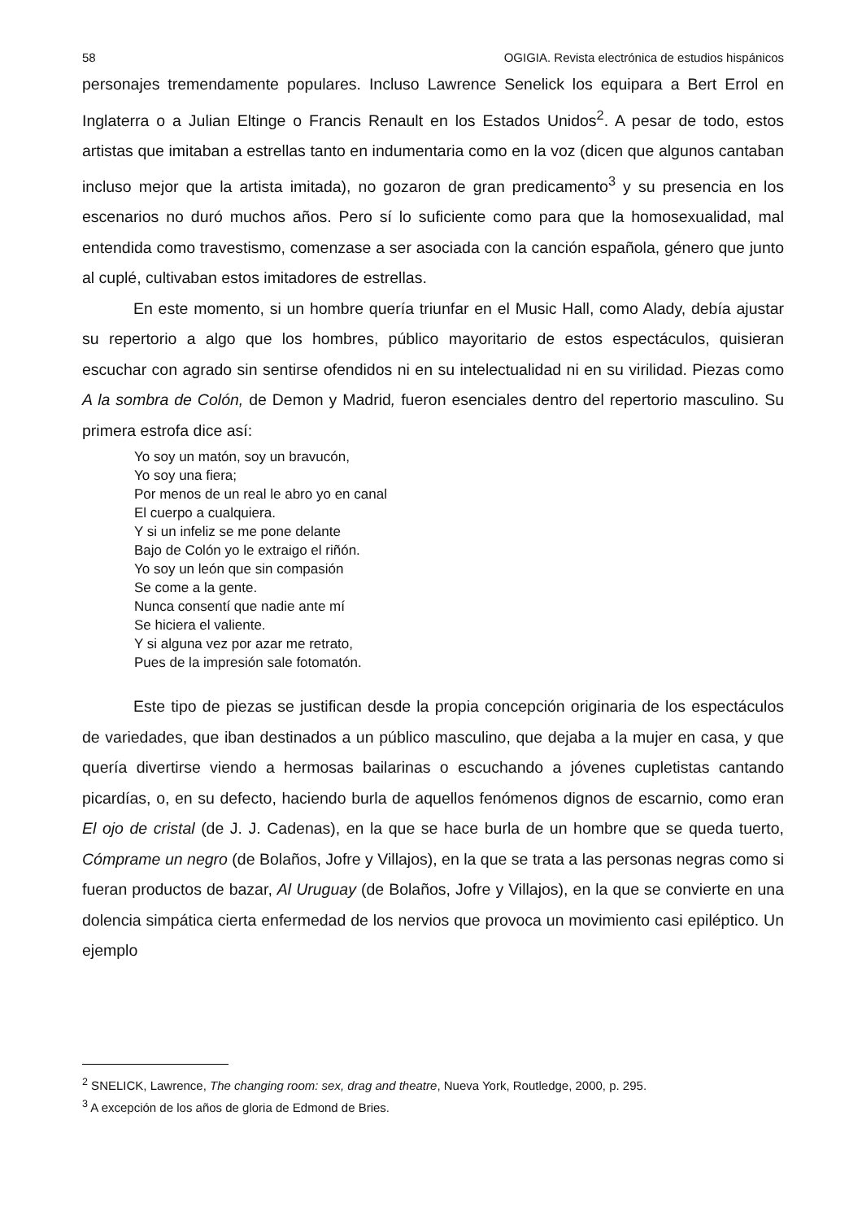58 OGIGIA. Revista electrónica de estudios hispánicos
personajes tremendamente populares. Incluso Lawrence Senelick los equipara a Bert Errol en Inglaterra o a Julian Eltinge o Francis Renault en los Estados Unidos<sup>2</sup>. A pesar de todo, estos artistas que imitaban a estrellas tanto en indumentaria como en la voz (dicen que algunos cantaban incluso mejor que la artista imitada), no gozaron de gran predicamento<sup>3</sup> y su presencia en los escenarios no duró muchos años. Pero sí lo suficiente como para que la homosexualidad, mal entendida como travestismo, comenzase a ser asociada con la canción española, género que junto al cuplé, cultivaban estos imitadores de estrellas.
En este momento, si un hombre quería triunfar en el Music Hall, como Alady, debía ajustar su repertorio a algo que los hombres, público mayoritario de estos espectáculos, quisieran escuchar con agrado sin sentirse ofendidos ni en su intelectualidad ni en su virilidad. Piezas como A la sombra de Colón, de Demon y Madrid, fueron esenciales dentro del repertorio masculino. Su primera estrofa dice así:
Yo soy un matón, soy un bravucón,
Yo soy una fiera;
Por menos de un real le abro yo en canal
El cuerpo a cualquiera.
Y si un infeliz se me pone delante
Bajo de Colón yo le extraigo el riñón.
Yo soy un león que sin compasión
Se come a la gente.
Nunca consentí que nadie ante mí
Se hiciera el valiente.
Y si alguna vez por azar me retrato,
Pues de la impresión sale fotomatón.
Este tipo de piezas se justifican desde la propia concepción originaria de los espectáculos de variedades, que iban destinados a un público masculino, que dejaba a la mujer en casa, y que quería divertirse viendo a hermosas bailarinas o escuchando a jóvenes cupletistas cantando picardías, o, en su defecto, haciendo burla de aquellos fenómenos dignos de escarnio, como eran El ojo de cristal (de J. J. Cadenas), en la que se hace burla de un hombre que se queda tuerto, Cómprame un negro (de Bolaños, Jofre y Villajos), en la que se trata a las personas negras como si fueran productos de bazar, Al Uruguay (de Bolaños, Jofre y Villajos), en la que se convierte en una dolencia simpática cierta enfermedad de los nervios que provoca un movimiento casi epiléptico. Un ejemplo
<sup>2</sup> SNELICK, Lawrence, The changing room: sex, drag and theatre, Nueva York, Routledge, 2000, p. 295.
<sup>3</sup> A excepción de los años de gloria de Edmond de Bries.